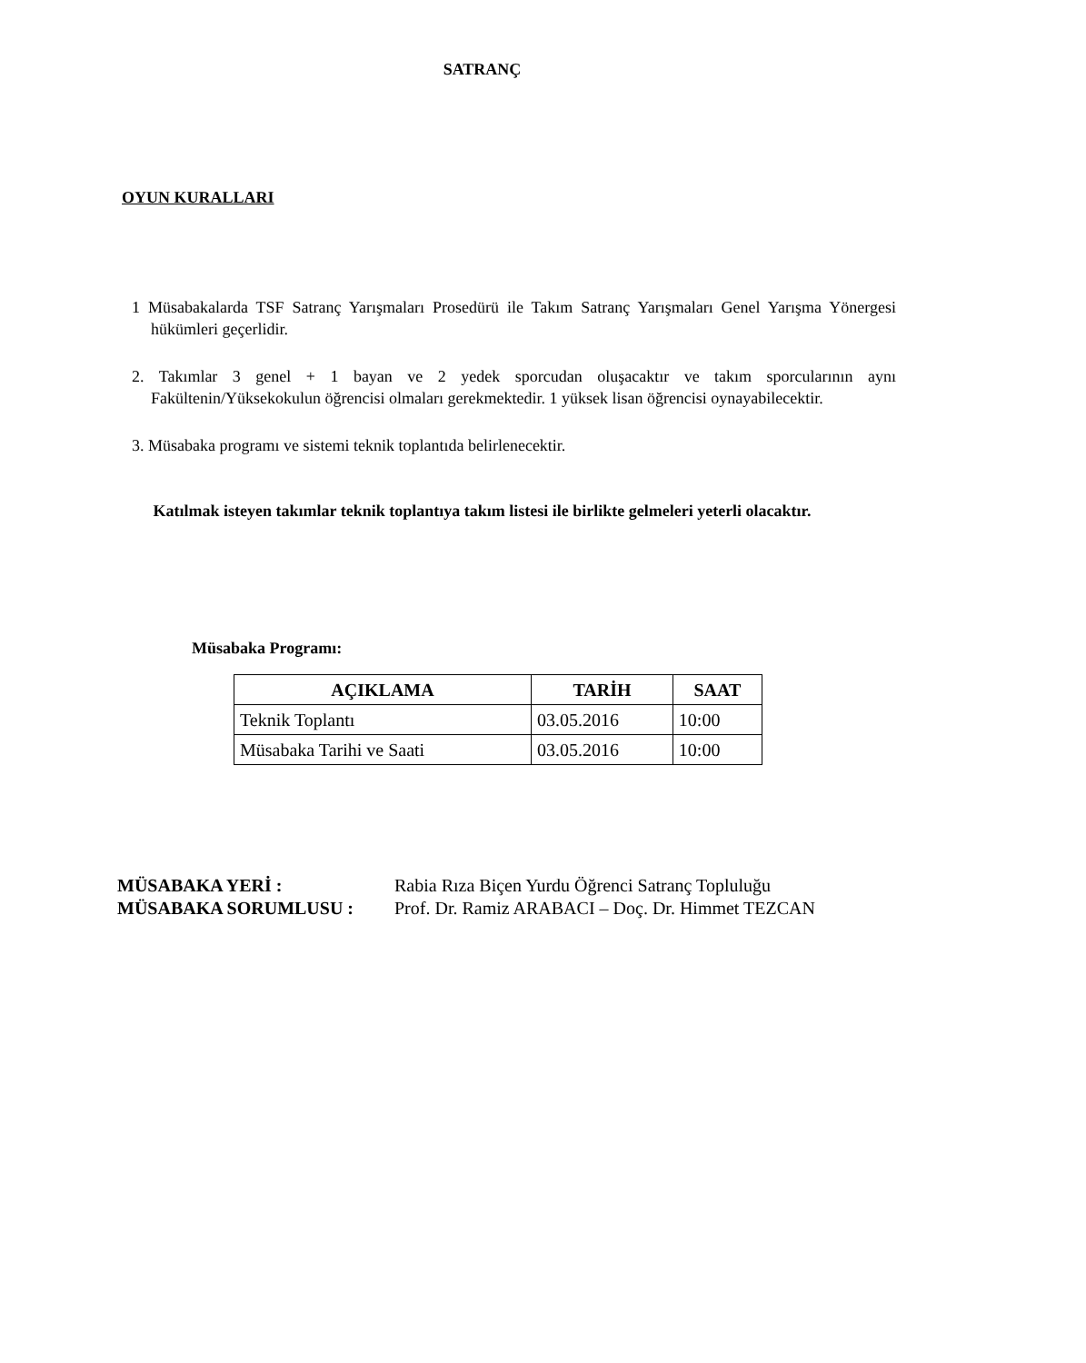SATRANÇ
OYUN KURALLARI
1 Müsabakalarda TSF Satranç Yarışmaları Prosedürü ile Takım Satranç Yarışmaları Genel Yarışma Yönergesi hükümleri geçerlidir.
2. Takımlar 3 genel + 1 bayan ve 2 yedek sporcudan oluşacaktır ve takım sporcularının aynı Fakültenin/Yüksekokulun öğrencisi olmaları gerekmektedir. 1 yüksek lisan öğrencisi oynayabilecektir.
3. Müsabaka programı ve sistemi teknik toplantıda belirlenecektir.
Katılmak isteyen takımlar teknik toplantıya takım listesi ile birlikte gelmeleri yeterli olacaktır.
Müsabaka Programı:
| AÇIKLAMA | TARİH | SAAT |
| --- | --- | --- |
| Teknik Toplantı | 03.05.2016 | 10:00 |
| Müsabaka Tarihi ve Saati | 03.05.2016 | 10:00 |
MÜSABAKA YERİ : Rabia Rıza Biçen Yurdu Öğrenci Satranç Topluluğu
MÜSABAKA SORUMLUSU : Prof. Dr. Ramiz ARABACI – Doç. Dr. Himmet TEZCAN